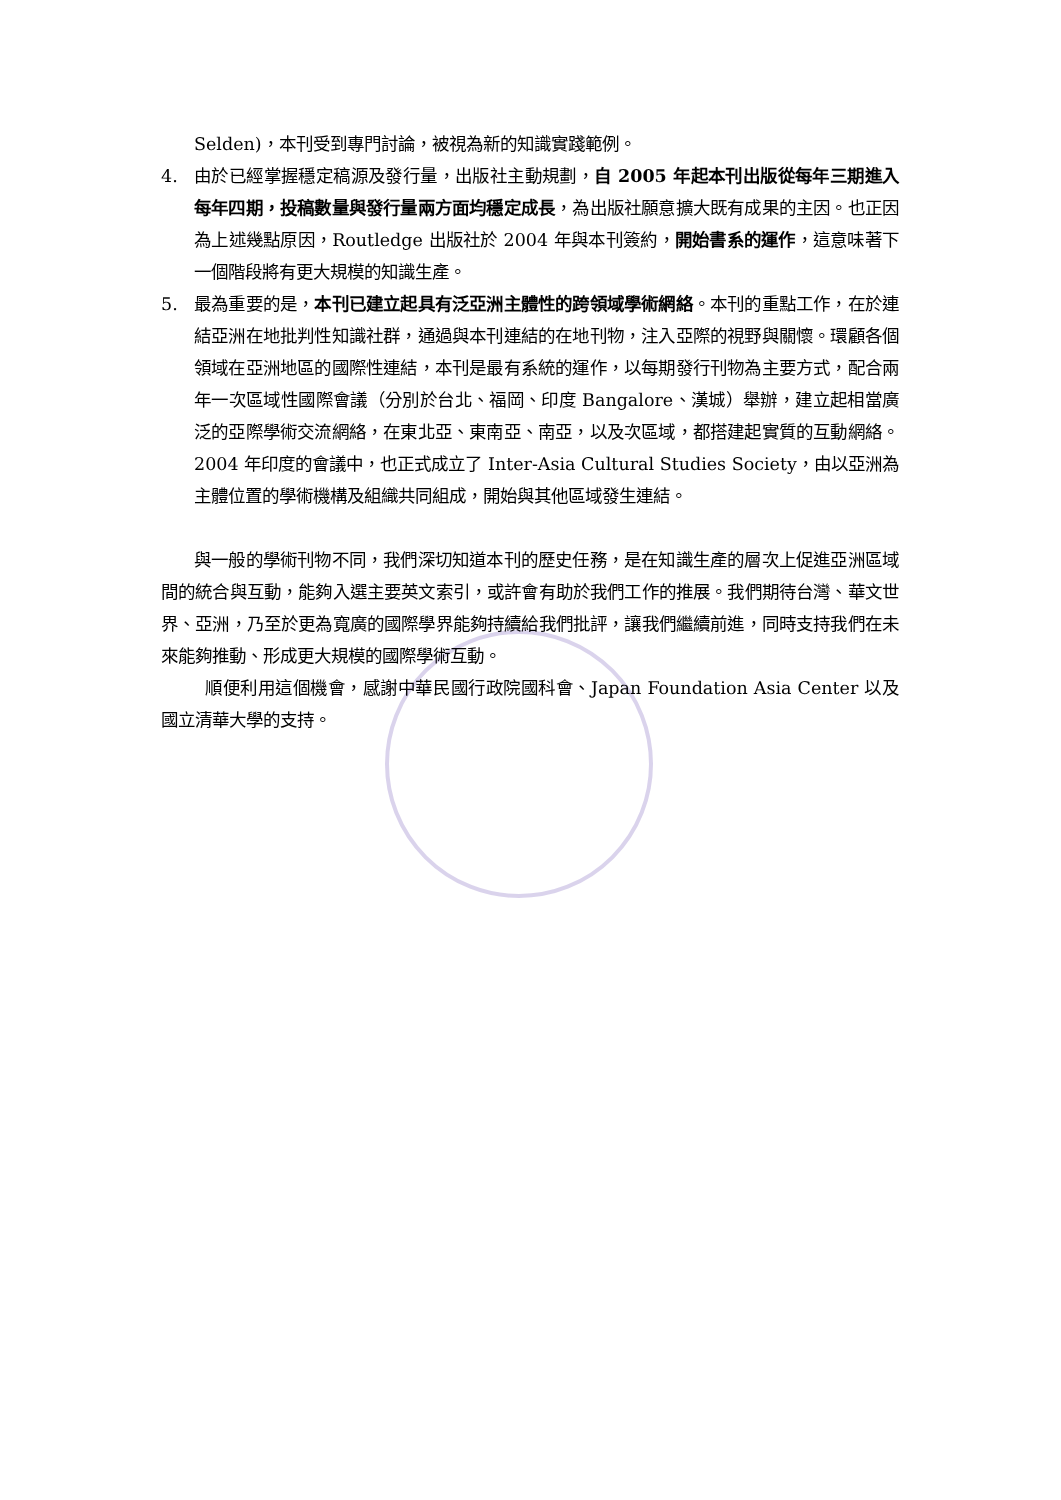Selden)，本刊受到專門討論，被視為新的知識實踐範例。
4. 由於已經掌握穩定稿源及發行量，出版社主動規劃，自 2005 年起本刊出版從每年三期進入每年四期，投稿數量與發行量兩方面均穩定成長，為出版社願意擴大既有成果的主因。也正因為上述幾點原因，Routledge 出版社於 2004 年與本刊簽約，開始書系的運作，這意味著下一個階段將有更大規模的知識生產。
5. 最為重要的是，本刊已建立起具有泛亞洲主體性的跨領域學術網絡。本刊的重點工作，在於連結亞洲在地批判性知識社群，通過與本刊連結的在地刊物，注入亞際的視野與關懷。環顧各個領域在亞洲地區的國際性連結，本刊是最有系統的運作，以每期發行刊物為主要方式，配合兩年一次區域性國際會議（分別於台北、福岡、印度 Bangalore、漢城）舉辦，建立起相當廣泛的亞際學術交流網絡，在東北亞、東南亞、南亞，以及次區域，都搭建起實質的互動網絡。2004 年印度的會議中，也正式成立了 Inter-Asia Cultural Studies Society，由以亞洲為主體位置的學術機構及組織共同組成，開始與其他區域發生連結。
與一般的學術刊物不同，我們深切知道本刊的歷史任務，是在知識生產的層次上促進亞洲區域間的統合與互動，能夠入選主要英文索引，或許會有助於我們工作的推展。我們期待台灣、華文世界、亞洲，乃至於更為寬廣的國際學界能夠持續給我們批評，讓我們繼續前進，同時支持我們在未來能夠推動、形成更大規模的國際學術互動。
順便利用這個機會，感謝中華民國行政院國科會、Japan Foundation Asia Center 以及國立清華大學的支持。